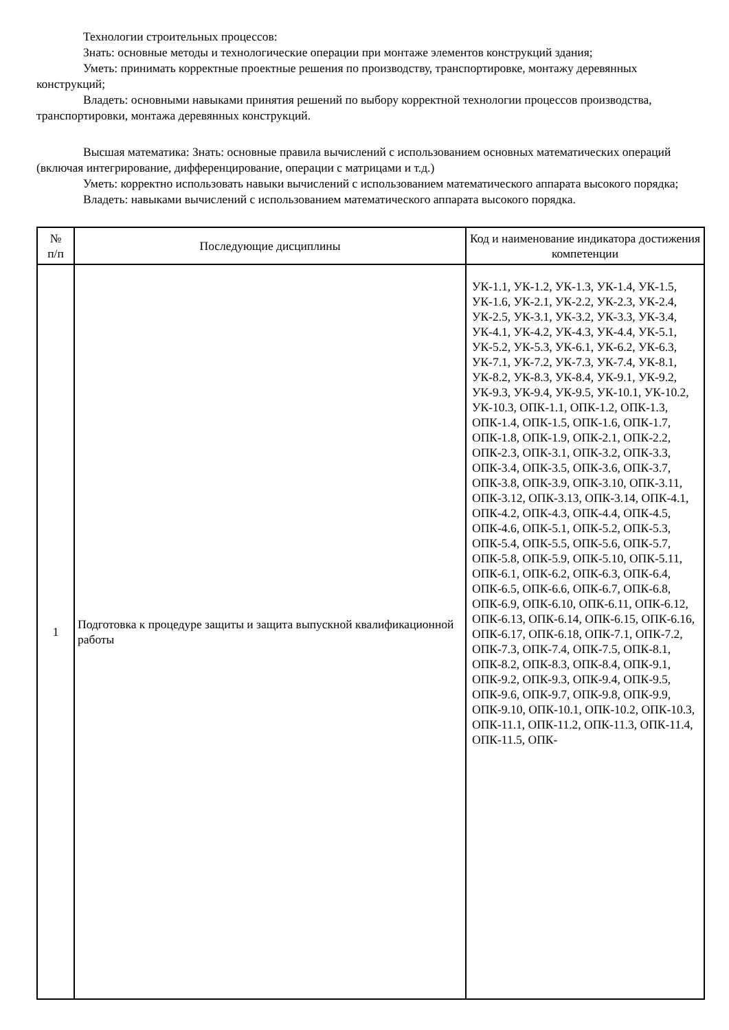Технологии строительных процессов:
Знать: основные методы и технологические операции при монтаже элементов конструкций здания;
Уметь: принимать корректные проектные решения по производству, транспортировке, монтажу деревянных конструкций;
Владеть: основными навыками принятия решений по выбору корректной технологии процессов производства, транспортировки, монтажа деревянных конструкций.
Высшая математика: Знать: основные правила вычислений с использованием основных математических операций (включая интегрирование, дифференцирование, операции с матрицами и т.д.)
Уметь: корректно использовать навыки вычислений с использованием математического аппарата высокого порядка;
Владеть: навыками вычислений с использованием математического аппарата высокого порядка.
| № п/п | Последующие дисциплины | Код и наименование индикатора достижения компетенции |
| --- | --- | --- |
| 1 | Подготовка к процедуре защиты и защита выпускной квалификационной работы | УК-1.1, УК-1.2, УК-1.3, УК-1.4, УК-1.5, УК-1.6, УК-2.1, УК-2.2, УК-2.3, УК-2.4, УК-2.5, УК-3.1, УК-3.2, УК-3.3, УК-3.4, УК-4.1, УК-4.2, УК-4.3, УК-4.4, УК-5.1, УК-5.2, УК-5.3, УК-6.1, УК-6.2, УК-6.3, УК-7.1, УК-7.2, УК-7.3, УК-7.4, УК-8.1, УК-8.2, УК-8.3, УК-8.4, УК-9.1, УК-9.2, УК-9.3, УК-9.4, УК-9.5, УК-10.1, УК-10.2, УК-10.3, ОПК-1.1, ОПК-1.2, ОПК-1.3, ОПК-1.4, ОПК-1.5, ОПК-1.6, ОПК-1.7, ОПК-1.8, ОПК-1.9, ОПК-2.1, ОПК-2.2, ОПК-2.3, ОПК-3.1, ОПК-3.2, ОПК-3.3, ОПК-3.4, ОПК-3.5, ОПК-3.6, ОПК-3.7, ОПК-3.8, ОПК-3.9, ОПК-3.10, ОПК-3.11, ОПК-3.12, ОПК-3.13, ОПК-3.14, ОПК-4.1, ОПК-4.2, ОПК-4.3, ОПК-4.4, ОПК-4.5, ОПК-4.6, ОПК-5.1, ОПК-5.2, ОПК-5.3, ОПК-5.4, ОПК-5.5, ОПК-5.6, ОПК-5.7, ОПК-5.8, ОПК-5.9, ОПК-5.10, ОПК-5.11, ОПК-6.1, ОПК-6.2, ОПК-6.3, ОПК-6.4, ОПК-6.5, ОПК-6.6, ОПК-6.7, ОПК-6.8, ОПК-6.9, ОПК-6.10, ОПК-6.11, ОПК-6.12, ОПК-6.13, ОПК-6.14, ОПК-6.15, ОПК-6.16, ОПК-6.17, ОПК-6.18, ОПК-7.1, ОПК-7.2, ОПК-7.3, ОПК-7.4, ОПК-7.5, ОПК-8.1, ОПК-8.2, ОПК-8.3, ОПК-8.4, ОПК-9.1, ОПК-9.2, ОПК-9.3, ОПК-9.4, ОПК-9.5, ОПК-9.6, ОПК-9.7, ОПК-9.8, ОПК-9.9, ОПК-9.10, ОПК-10.1, ОПК-10.2, ОПК-10.3, ОПК-11.1, ОПК-11.2, ОПК-11.3, ОПК-11.4, ОПК-11.5, ОПК- |